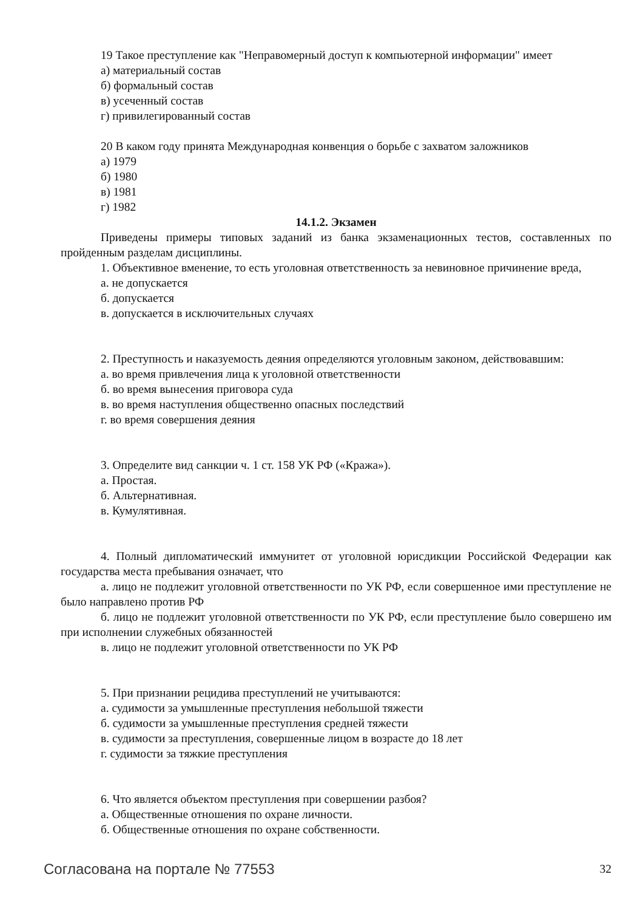19 Такое преступление как "Неправомерный доступ к компьютерной информации" имеет
а) материальный состав
б) формальный состав
в) усеченный состав
г) привилегированный состав
20 В каком году принята Международная конвенция о борьбе с захватом заложников
а) 1979
б) 1980
в) 1981
г) 1982
14.1.2. Экзамен
Приведены примеры типовых заданий из банка экзаменационных тестов, составленных по пройденным разделам дисциплины.
1. Объективное вменение, то есть уголовная ответственность за невиновное причинение вреда,
а. не допускается
б. допускается
в. допускается в исключительных случаях
2. Преступность и наказуемость деяния определяются уголовным законом, действовавшим:
а. во время привлечения лица к уголовной ответственности
б. во время вынесения приговора суда
в. во время наступления общественно опасных последствий
г. во время совершения деяния
3. Определите вид санкции ч. 1 ст. 158 УК РФ («Кража»).
а. Простая.
б. Альтернативная.
в. Кумулятивная.
4. Полный дипломатический иммунитет от уголовной юрисдикции Российской Федерации как государства места пребывания означает, что
а. лицо не подлежит уголовной ответственности по УК РФ, если совершенное ими преступление не было направлено против РФ
б. лицо не подлежит уголовной ответственности по УК РФ, если преступление было совершено им при исполнении служебных обязанностей
в. лицо не подлежит уголовной ответственности по УК РФ
5. При признании рецидива преступлений не учитываются:
а. судимости за умышленные преступления небольшой тяжести
б. судимости за умышленные преступления средней тяжести
в. судимости за преступления, совершенные лицом в возрасте до 18 лет
г. судимости за тяжкие преступления
6. Что является объектом преступления при совершении разбоя?
а. Общественные отношения по охране личности.
б. Общественные отношения по охране собственности.
Согласована на портале № 77553 32